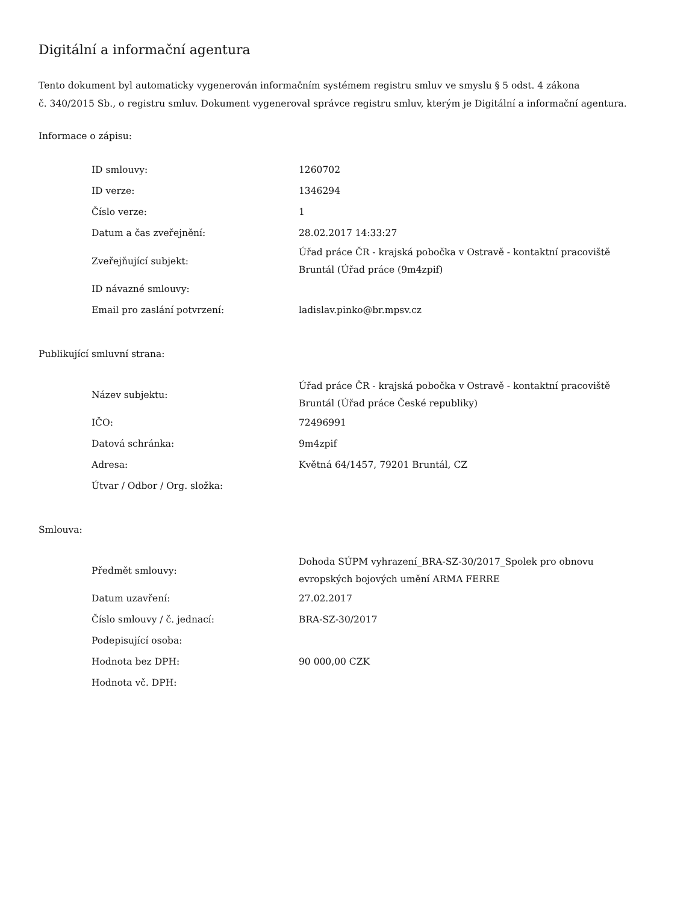Digitální a informační agentura
Tento dokument byl automaticky vygenerován informačním systémem registru smluv ve smyslu § 5 odst. 4 zákona
č. 340/2015 Sb., o registru smluv. Dokument vygeneroval správce registru smluv, kterým je Digitální a informační agentura.
Informace o zápisu:
| ID smlouvy: | 1260702 |
| ID verze: | 1346294 |
| Číslo verze: | 1 |
| Datum a čas zveřejnění: | 28.02.2017 14:33:27 |
| Zveřejňující subjekt: | Úřad práce ČR - krajská pobočka v Ostravě - kontaktní pracoviště Bruntál (Úřad práce (9m4zpif) |
| ID návazné smlouvy: | |
| Email pro zaslání potvrzení: | ladislav.pinko@br.mpsv.cz |
Publikující smluvní strana:
| Název subjektu: | Úřad práce ČR - krajská pobočka v Ostravě - kontaktní pracoviště Bruntál (Úřad práce České republiky) |
| IČO: | 72496991 |
| Datová schránka: | 9m4zpif |
| Adresa: | Květná 64/1457, 79201 Bruntál, CZ |
| Útvar / Odbor / Org. složka: | |
Smlouva:
| Předmět smlouvy: | Dohoda SÚPM vyhrazení_BRA-SZ-30/2017_Spolek pro obnovu evropských bojových umění ARMA FERRE |
| Datum uzavření: | 27.02.2017 |
| Číslo smlouvy / č. jednací: | BRA-SZ-30/2017 |
| Podepisující osoba: | |
| Hodnota bez DPH: | 90 000,00 CZK |
| Hodnota vč. DPH: | |